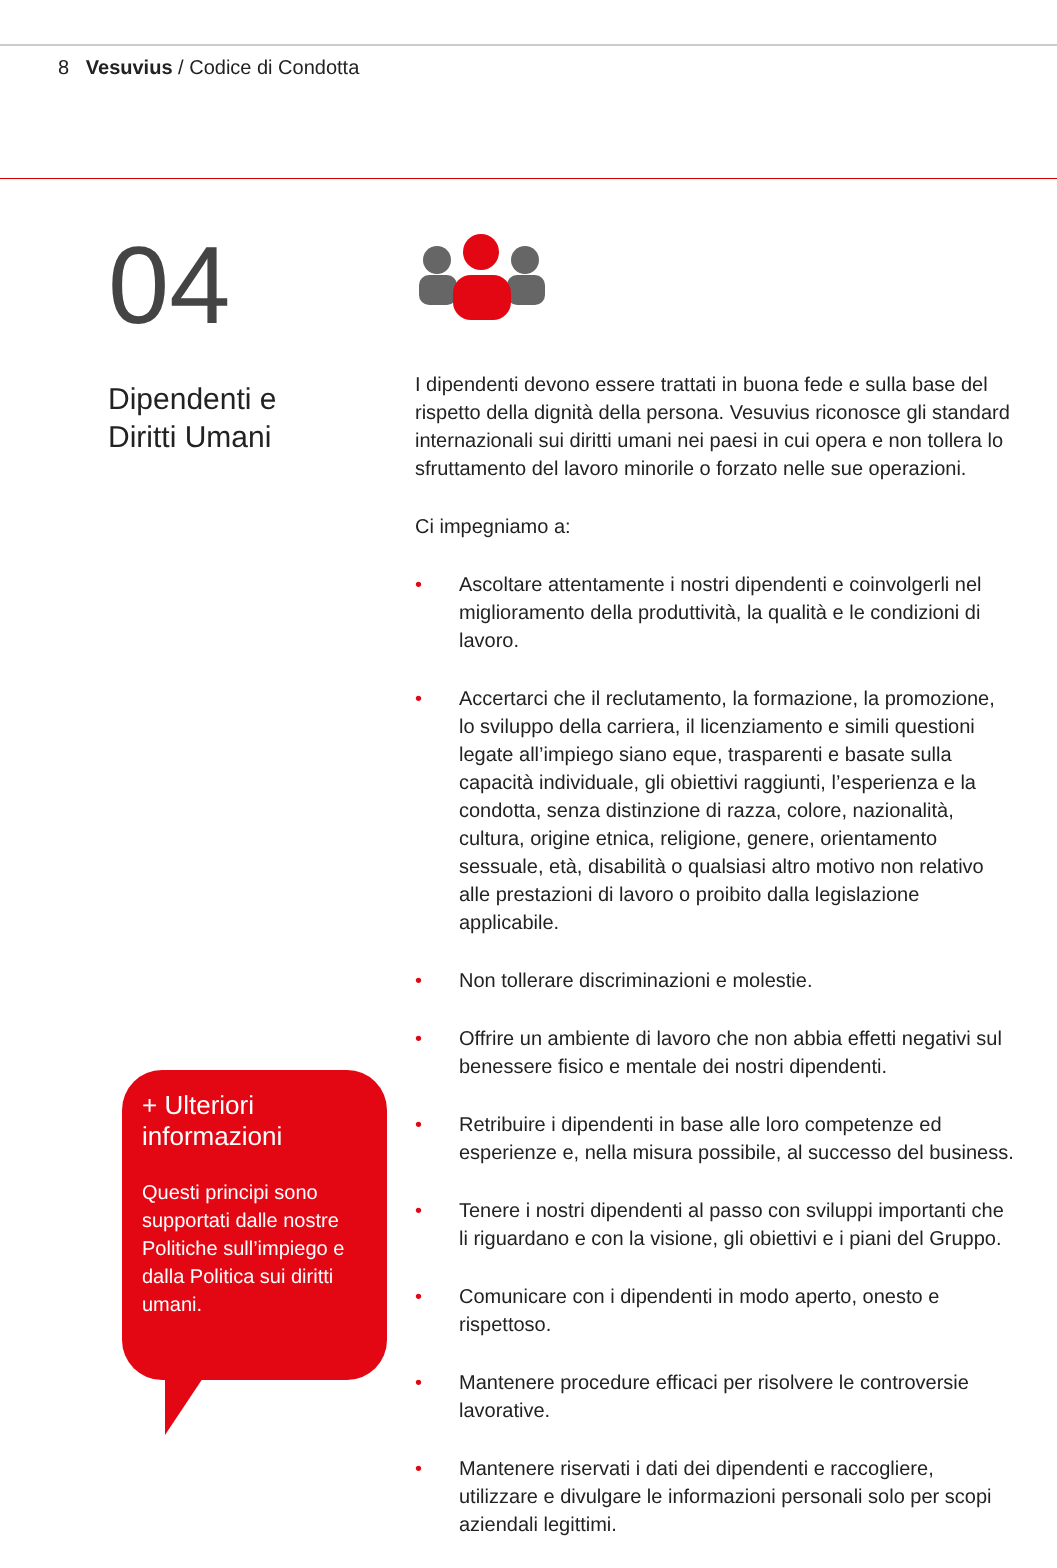8 Vesuvius / Codice di Condotta
04
Dipendenti e
Diritti Umani
I dipendenti devono essere trattati in buona fede e sulla base del rispetto della dignità della persona. Vesuvius riconosce gli standard internazionali sui diritti umani nei paesi in cui opera e non tollera lo sfruttamento del lavoro minorile o forzato nelle sue operazioni.
Ci impegniamo a:
• Ascoltare attentamente i nostri dipendenti e coinvolgerli nel miglioramento della produttività, la qualità e le condizioni di lavoro.
• Accertarci che il reclutamento, la formazione, la promozione, lo sviluppo della carriera, il licenziamento e simili questioni legate all’impiego siano eque, trasparenti e basate sulla capacità individuale, gli obiettivi raggiunti, l’esperienza e la condotta, senza distinzione di razza, colore, nazionalità, cultura, origine etnica, religione, genere, orientamento sessuale, età, disabilità o qualsiasi altro motivo non relativo alle prestazioni di lavoro o proibito dalla legislazione applicabile.
• Non tollerare discriminazioni e molestie.
• Offrire un ambiente di lavoro che non abbia effetti negativi sul benessere fisico e mentale dei nostri dipendenti.
• Retribuire i dipendenti in base alle loro competenze ed esperienze e, nella misura possibile, al successo del business.
• Tenere i nostri dipendenti al passo con sviluppi importanti che li riguardano e con la visione, gli obiettivi e i piani del Gruppo.
• Comunicare con i dipendenti in modo aperto, onesto e rispettoso.
• Mantenere procedure efficaci per risolvere le controversie lavorative.
• Mantenere riservati i dati dei dipendenti e raccogliere, utilizzare e divulgare le informazioni personali solo per scopi aziendali legittimi.
+ Ulteriori informazioni
Questi principi sono supportati dalle nostre Politiche sull’impiego e dalla Politica sui diritti umani.